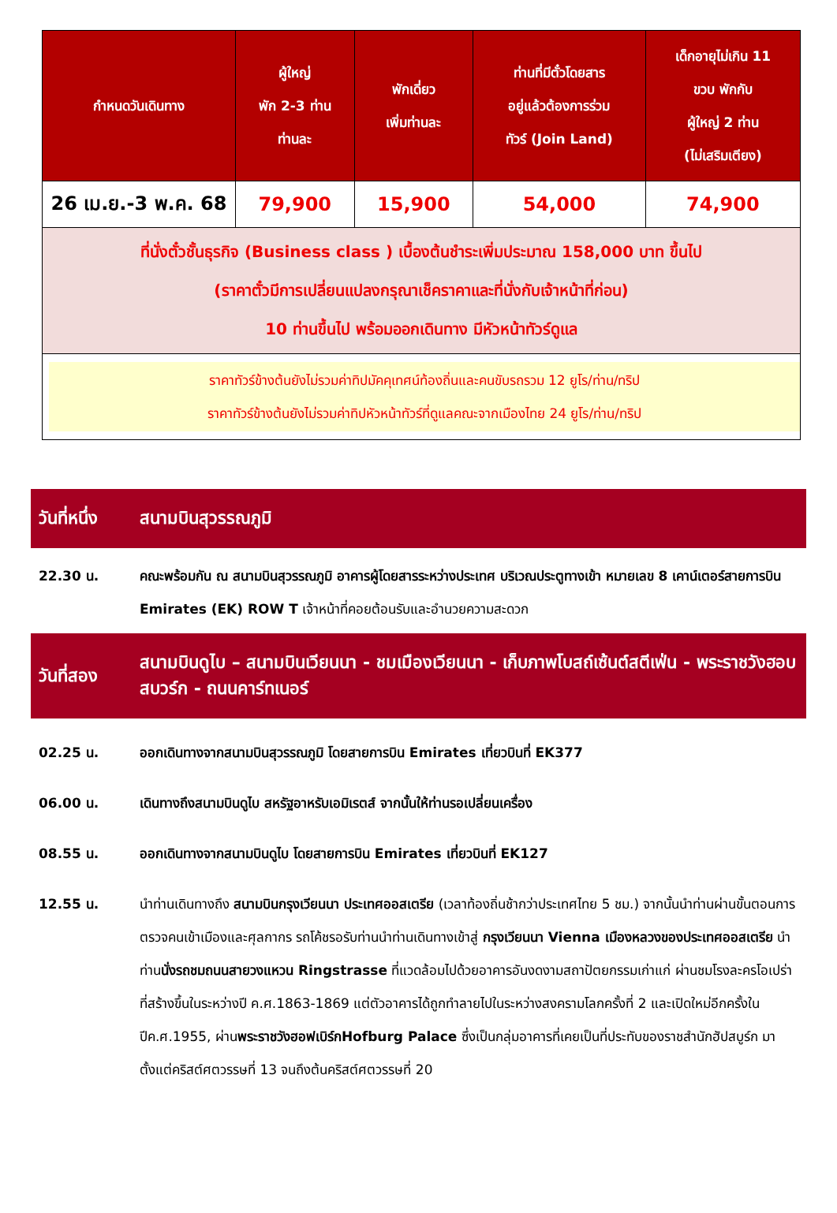| กำหนดวันเดินทาง | ผู้ใหญ่ พัก 2-3 ท่าน ท่านละ | พักเดี่ยว เพิ่มท่านละ | ท่านที่มีตั๋วโดยสาร อยู่แล้วต้องการร่วม ทัวร์ (Join Land) | เด็กอายุไม่เกิน 11 ขวบ พักกับ ผู้ใหญ่ 2 ท่าน (ไม่เสริมเตียง) |
| --- | --- | --- | --- | --- |
| 26 เม.ย.-3 พ.ค. 68 | 79,900 | 15,900 | 54,000 | 74,900 |
| ที่นั่งตั๋วชั้นธุรกิจ (Business class ) เบื้องต้นชำระเพิ่มประมาณ 158,000 บาท ขึ้นไป (ราคาตั๋วมีการเปลี่ยนแปลงกรุณาเช็คราคาและที่นั่งกับเจ้าหน้าที่ก่อน) 10 ท่านขึ้นไป พร้อมออกเดินทาง มีหัวหน้าทัวร์ดูแล | | | | |
| ราคาทัวร์ข้างต้นยังไม่รวมค่าทิปมัคคุเทศน์ท้องถิ่นและคนขับรถรวม 12 ยูโร/ท่าน/ทริป ราคาทัวร์ข้างต้นยังไม่รวมค่าทิปหัวหน้าทัวร์ที่ดูแลคณะจากเมืองไทย 24 ยูโร/ท่าน/ทริป | | | | |
วันที่หนึ่ง
สนามบินสุวรรณภูมิ
22.30 น. คณะพร้อมกัน ณ สนามบินสุวรรณภูมิ อาคารผู้โดยสารระหว่างประเทศ บริเวณประตูทางเข้า หมายเลข 8 เคาน์เตอร์สายการบิน Emirates (EK) ROW T เจ้าหน้าที่คอยต้อนรับและอำนวยความสะดวก
วันที่สอง
สนามบินดูไบ – สนามบินเวียนนา - ชมเมืองเวียนนา - เก็บภาพโบสถ์เซ้นต์สตีเฟ่น - พระราชวังฮอบสบวร์ก - ถนนคาร์ทเนอร์
02.25 น. ออกเดินทางจากสนามบินสุวรรณภูมิ โดยสายการบิน Emirates เที่ยวบินที่ EK377
06.00 น. เดินทางถึงสนามบินดูไบ สหรัฐอาหรับเอมิเรตส์ จากนั้นให้ท่านรอเปลี่ยนเครื่อง
08.55 น. ออกเดินทางจากสนามบินดูไบ โดยสายการบิน Emirates เที่ยวบินที่ EK127
12.55 น. นำท่านเดินทางถึง สนามบินกรุงเวียนนา ประเทศออสเตรีย (เวลาท้องถิ่นช้ากว่าประเทศไทย 5 ชม.) จากนั้นนำท่านผ่านขั้นตอนการตรวจคนเข้าเมืองและศุลกากร รถโค้ชรอรับท่านนำท่านเดินทางเข้าสู่ กรุงเวียนนา Vienna เมืองหลวงของประเทศออสเตรีย นำท่านนั่งรถชมถนนสายวงแหวน Ringstrasse ที่แวดล้อมไปด้วยอาคารอันงดงามสถาปัตยกรรมเก่าแก่ ผ่านชมโรงละครโอเปร่า ที่สร้างขึ้นในระหว่างปี ค.ศ.1863-1869 แต่ตัวอาคารได้ถูกทำลายไปในระหว่างสงครามโลกครั้งที่ 2 และเปิดใหม่อีกครั้งในปีค.ศ.1955, ผ่านพระราชวังฮอฟเบิร์กHofburg Palace ซึ่งเป็นกลุ่มอาคารที่เคยเป็นที่ประทับของราชสำนักฮัปสบูร์ก มาตั้งแต่คริสต์ศตวรรษที่ 13 จนถึงต้นคริสต์ศตวรรษที่ 20